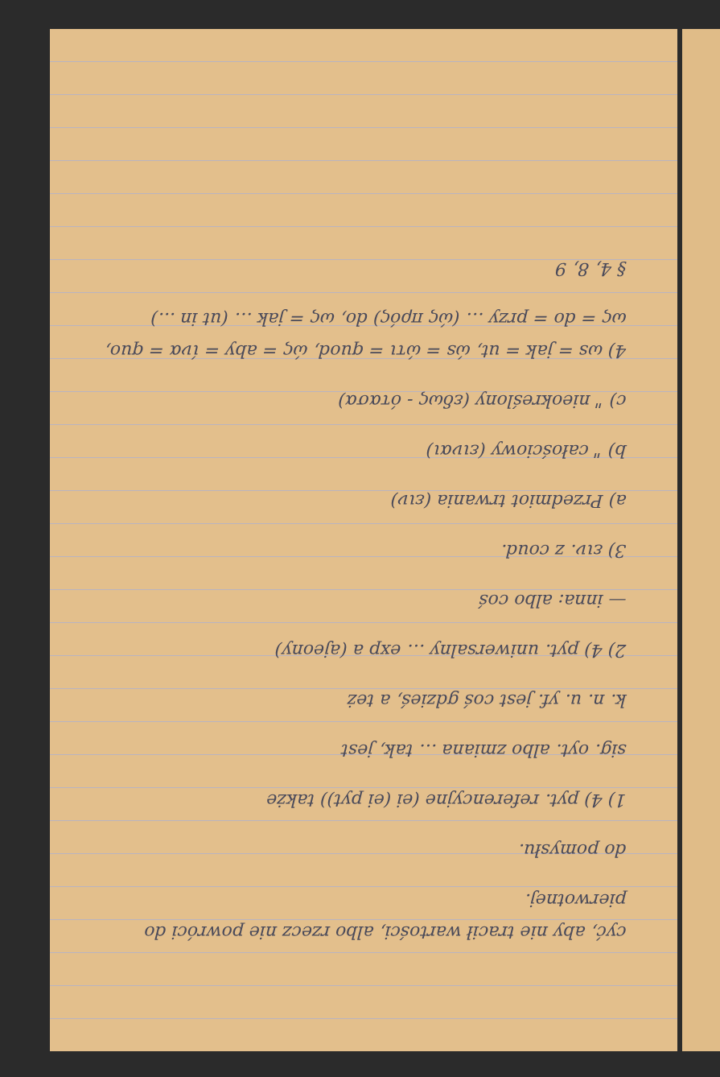cyć, aby nie tracił wartości, albo rzecz nie powróci do pierwotnej.
do pomysłu.
1) 4) pyt. referencyjne (ei (ei pyt)) także
sig. oyt. albo zmiana … tak, jest
k. n. u. yf. jest coś gdzieś, a też
2) 4) pyt. uniwersalny … exp a (ajeony)
— inna: albo coś
3) ειν. z coud.
a) Przedmiot trwania (ειν)
b) " całościowy (ειναι)
c) " nieokreślony (εδως - ότασα)
4) ωs = jak = ut, ώs = ώτι = quod, ώς = aby = ίνα = quo, ως = do = przy … (ώς πρός) do, ως = jak … (ut in ...)
§ 4, 8, 9